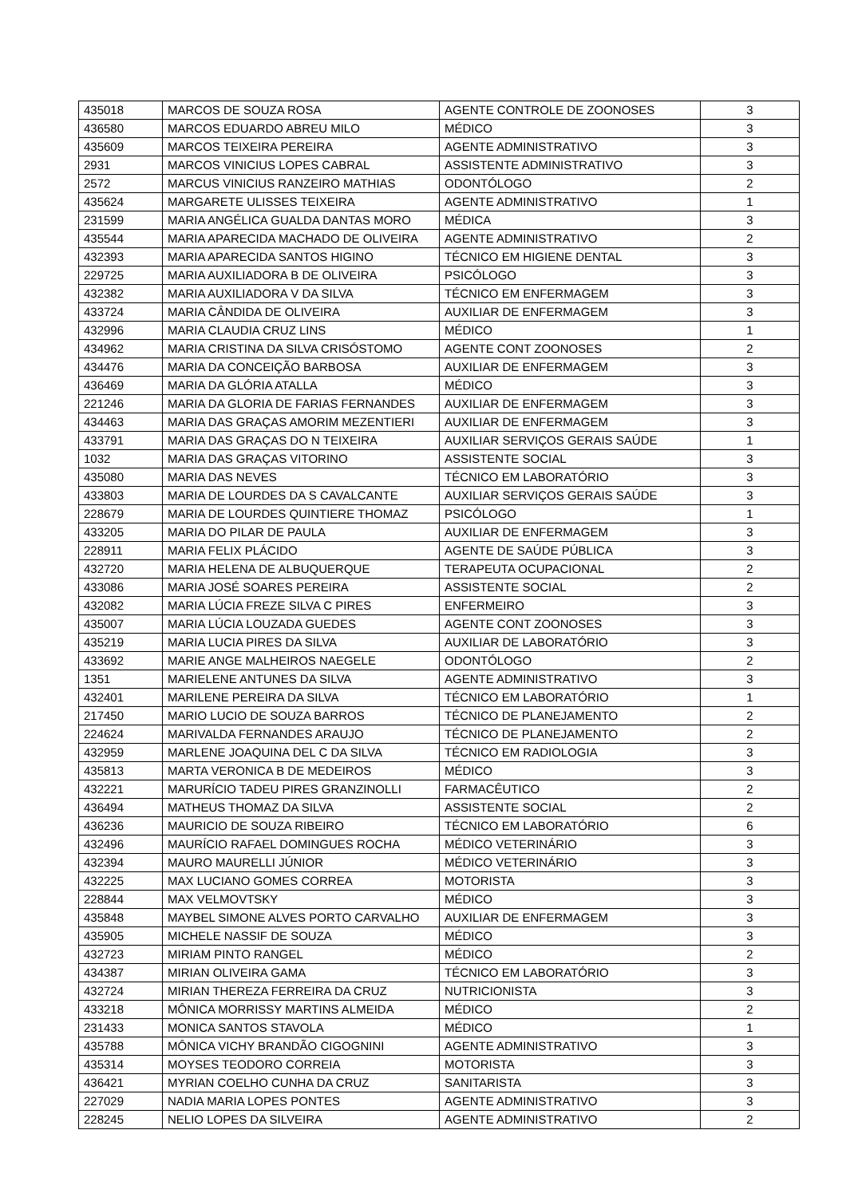| 435018 | MARCOS DE SOUZA ROSA | AGENTE CONTROLE DE ZOONOSES | 3 |
| 436580 | MARCOS EDUARDO ABREU MILO | MÉDICO | 3 |
| 435609 | MARCOS TEIXEIRA PEREIRA | AGENTE ADMINISTRATIVO | 3 |
| 2931 | MARCOS VINICIUS LOPES CABRAL | ASSISTENTE ADMINISTRATIVO | 3 |
| 2572 | MARCUS VINICIUS RANZEIRO MATHIAS | ODONTÓLOGO | 2 |
| 435624 | MARGARETE ULISSES TEIXEIRA | AGENTE ADMINISTRATIVO | 1 |
| 231599 | MARIA ANGÉLICA GUALDA DANTAS MORO | MÉDICA | 3 |
| 435544 | MARIA APARECIDA MACHADO DE OLIVEIRA | AGENTE ADMINISTRATIVO | 2 |
| 432393 | MARIA APARECIDA SANTOS HIGINO | TÉCNICO EM HIGIENE DENTAL | 3 |
| 229725 | MARIA AUXILIADORA B DE OLIVEIRA | PSICÓLOGO | 3 |
| 432382 | MARIA AUXILIADORA V DA SILVA | TÉCNICO EM ENFERMAGEM | 3 |
| 433724 | MARIA CÂNDIDA DE OLIVEIRA | AUXILIAR DE ENFERMAGEM | 3 |
| 432996 | MARIA CLAUDIA CRUZ LINS | MÉDICO | 1 |
| 434962 | MARIA CRISTINA DA SILVA CRISÓSTOMO | AGENTE CONT ZOONOSES | 2 |
| 434476 | MARIA DA CONCEIÇÃO BARBOSA | AUXILIAR DE ENFERMAGEM | 3 |
| 436469 | MARIA DA GLÓRIA ATALLA | MÉDICO | 3 |
| 221246 | MARIA DA GLORIA DE FARIAS FERNANDES | AUXILIAR DE ENFERMAGEM | 3 |
| 434463 | MARIA DAS GRAÇAS AMORIM MEZENTIERI | AUXILIAR DE ENFERMAGEM | 3 |
| 433791 | MARIA DAS GRAÇAS DO N TEIXEIRA | AUXILIAR SERVIÇOS GERAIS SAÚDE | 1 |
| 1032 | MARIA DAS GRAÇAS VITORINO | ASSISTENTE SOCIAL | 3 |
| 435080 | MARIA DAS NEVES | TÉCNICO EM LABORATÓRIO | 3 |
| 433803 | MARIA DE LOURDES DA S CAVALCANTE | AUXILIAR SERVIÇOS GERAIS SAÚDE | 3 |
| 228679 | MARIA DE LOURDES QUINTIERE THOMAZ | PSICÓLOGO | 1 |
| 433205 | MARIA DO PILAR DE PAULA | AUXILIAR DE ENFERMAGEM | 3 |
| 228911 | MARIA FELIX PLÁCIDO | AGENTE DE SAÚDE PÚBLICA | 3 |
| 432720 | MARIA HELENA DE ALBUQUERQUE | TERAPEUTA OCUPACIONAL | 2 |
| 433086 | MARIA JOSÉ SOARES PEREIRA | ASSISTENTE SOCIAL | 2 |
| 432082 | MARIA LÚCIA FREZE SILVA C PIRES | ENFERMEIRO | 3 |
| 435007 | MARIA LÚCIA LOUZADA GUEDES | AGENTE CONT ZOONOSES | 3 |
| 435219 | MARIA LUCIA PIRES DA SILVA | AUXILIAR DE LABORATÓRIO | 3 |
| 433692 | MARIE ANGE MALHEIROS NAEGELE | ODONTÓLOGO | 2 |
| 1351 | MARIELENE ANTUNES DA SILVA | AGENTE ADMINISTRATIVO | 3 |
| 432401 | MARILENE PEREIRA DA SILVA | TÉCNICO EM LABORATÓRIO | 1 |
| 217450 | MARIO LUCIO DE SOUZA BARROS | TÉCNICO DE PLANEJAMENTO | 2 |
| 224624 | MARIVALDA FERNANDES ARAUJO | TÉCNICO DE PLANEJAMENTO | 2 |
| 432959 | MARLENE JOAQUINA DEL C DA SILVA | TÉCNICO EM RADIOLOGIA | 3 |
| 435813 | MARTA VERONICA B DE MEDEIROS | MÉDICO | 3 |
| 432221 | MARURÍCIO TADEU PIRES GRANZINOLLI | FARMACÊUTICO | 2 |
| 436494 | MATHEUS THOMAZ DA SILVA | ASSISTENTE SOCIAL | 2 |
| 436236 | MAURICIO DE SOUZA RIBEIRO | TÉCNICO EM LABORATÓRIO | 6 |
| 432496 | MAURÍCIO RAFAEL DOMINGUES ROCHA | MÉDICO VETERINÁRIO | 3 |
| 432394 | MAURO MAURELLI JÚNIOR | MÉDICO VETERINÁRIO | 3 |
| 432225 | MAX LUCIANO GOMES CORREA | MOTORISTA | 3 |
| 228844 | MAX VELMOVTSKY | MÉDICO | 3 |
| 435848 | MAYBEL SIMONE ALVES PORTO CARVALHO | AUXILIAR DE ENFERMAGEM | 3 |
| 435905 | MICHELE NASSIF DE SOUZA | MÉDICO | 3 |
| 432723 | MIRIAM PINTO RANGEL | MÉDICO | 2 |
| 434387 | MIRIAN OLIVEIRA GAMA | TÉCNICO EM LABORATÓRIO | 3 |
| 432724 | MIRIAN THEREZA FERREIRA DA CRUZ | NUTRICIONISTA | 3 |
| 433218 | MÔNICA MORRISSY MARTINS ALMEIDA | MÉDICO | 2 |
| 231433 | MONICA SANTOS STAVOLA | MÉDICO | 1 |
| 435788 | MÔNICA VICHY BRANDÃO CIGOGNINI | AGENTE ADMINISTRATIVO | 3 |
| 435314 | MOYSES TEODORO CORREIA | MOTORISTA | 3 |
| 436421 | MYRIAN COELHO CUNHA DA CRUZ | SANITARISTA | 3 |
| 227029 | NADIA MARIA LOPES PONTES | AGENTE ADMINISTRATIVO | 3 |
| 228245 | NELIO LOPES DA SILVEIRA | AGENTE ADMINISTRATIVO | 2 |